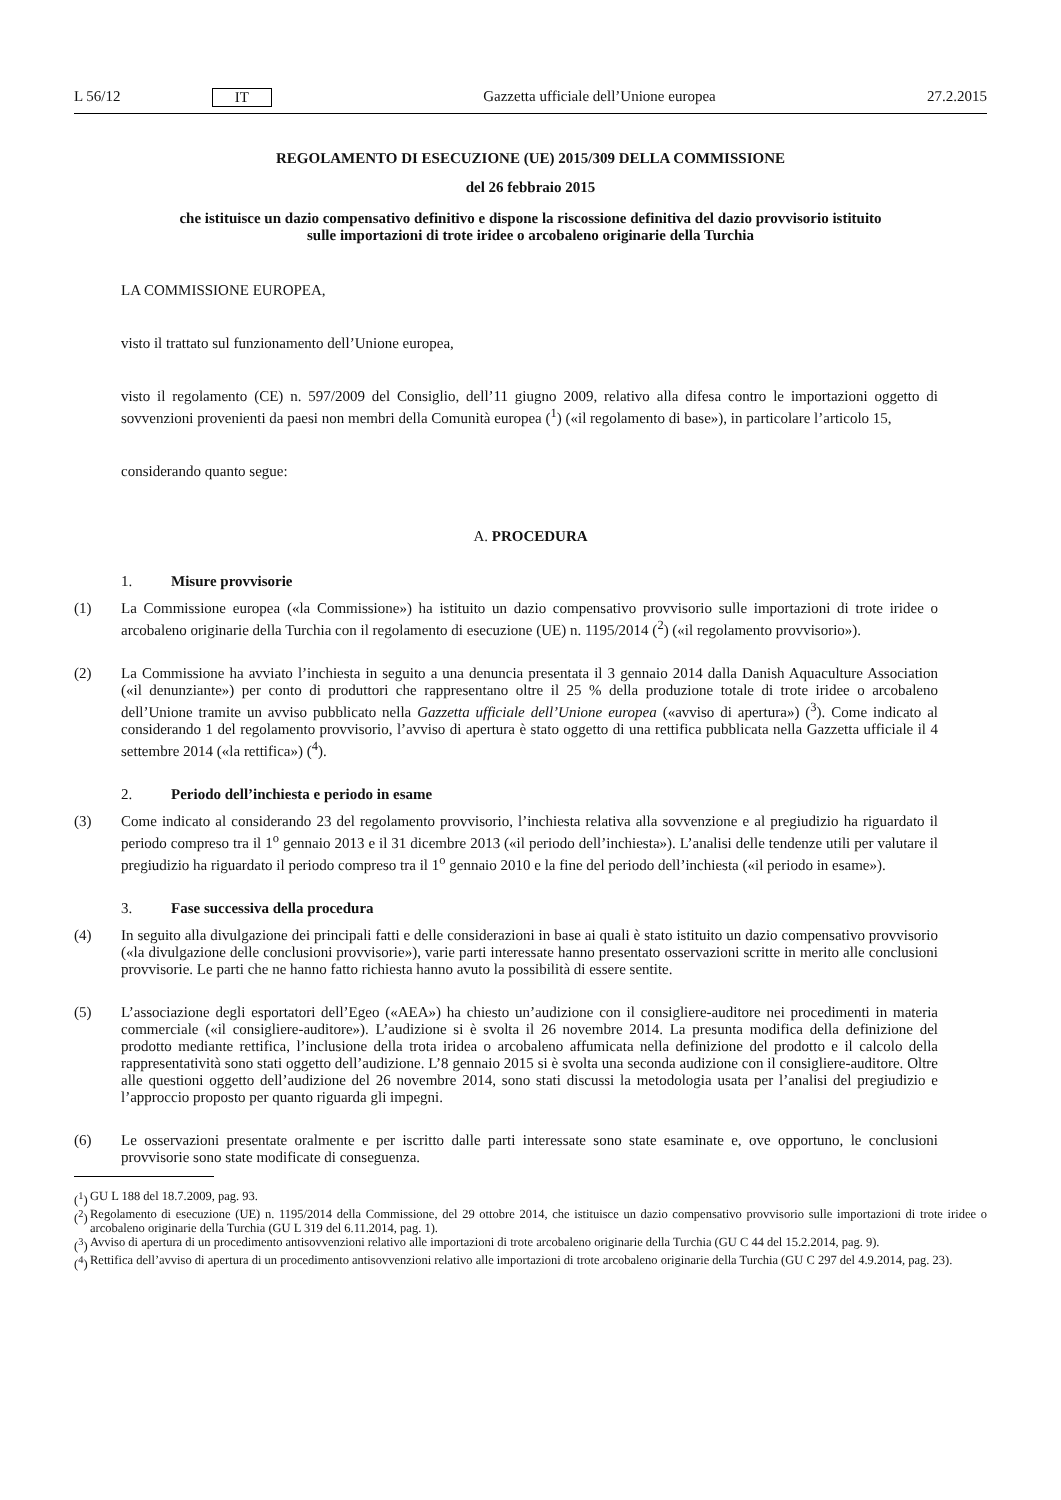L 56/12 IT Gazzetta ufficiale dell’Unione europea 27.2.2015
REGOLAMENTO DI ESECUZIONE (UE) 2015/309 DELLA COMMISSIONE
del 26 febbraio 2015
che istituisce un dazio compensativo definitivo e dispone la riscossione definitiva del dazio provvisorio istituito sulle importazioni di trote iridee o arcobaleno originarie della Turchia
LA COMMISSIONE EUROPEA,
visto il trattato sul funzionamento dell’Unione europea,
visto il regolamento (CE) n. 597/2009 del Consiglio, dell’11 giugno 2009, relativo alla difesa contro le importazioni oggetto di sovvenzioni provenienti da paesi non membri della Comunità europea (<sup>1</sup>) («il regolamento di base»), in particolare l’articolo 15,
considerando quanto segue:
A. PROCEDURA
1. Misure provvisorie
(1) La Commissione europea («la Commissione») ha istituito un dazio compensativo provvisorio sulle importazioni di trote iridee o arcobaleno originarie della Turchia con il regolamento di esecuzione (UE) n. 1195/2014 (<sup>2</sup>) («il regolamento provvisorio»).
(2) La Commissione ha avviato l’inchiesta in seguito a una denuncia presentata il 3 gennaio 2014 dalla Danish Aquaculture Association («il denunziante») per conto di produttori che rappresentano oltre il 25 % della produzione totale di trote iridee o arcobaleno dell’Unione tramite un avviso pubblicato nella Gazzetta ufficiale dell’Unione europea («avviso di apertura») (<sup>3</sup>). Come indicato al considerando 1 del regolamento provvisorio, l’avviso di apertura è stato oggetto di una rettifica pubblicata nella Gazzetta ufficiale il 4 settembre 2014 («la rettifica») (<sup>4</sup>).
2. Periodo dell’inchiesta e periodo in esame
(3) Come indicato al considerando 23 del regolamento provvisorio, l’inchiesta relativa alla sovvenzione e al pregiudizio ha riguardato il periodo compreso tra il 1<sup>o</sup> gennaio 2013 e il 31 dicembre 2013 («il periodo dell’inchiesta»). L’analisi delle tendenze utili per valutare il pregiudizio ha riguardato il periodo compreso tra il 1<sup>o</sup> gennaio 2010 e la fine del periodo dell’inchiesta («il periodo in esame»).
3. Fase successiva della procedura
(4) In seguito alla divulgazione dei principali fatti e delle considerazioni in base ai quali è stato istituito un dazio compensativo provvisorio («la divulgazione delle conclusioni provvisorie»), varie parti interessate hanno presentato osservazioni scritte in merito alle conclusioni provvisorie. Le parti che ne hanno fatto richiesta hanno avuto la possibilità di essere sentite.
(5) L’associazione degli esportatori dell’Egeo («AEA») ha chiesto un’audizione con il consigliere-auditore nei procedimenti in materia commerciale («il consigliere-auditore»). L’audizione si è svolta il 26 novembre 2014. La presunta modifica della definizione del prodotto mediante rettifica, l’inclusione della trota iridea o arcobaleno affumicata nella definizione del prodotto e il calcolo della rappresentatività sono stati oggetto dell’audizione. L’8 gennaio 2015 si è svolta una seconda audizione con il consigliere-auditore. Oltre alle questioni oggetto dell’audizione del 26 novembre 2014, sono stati discussi la metodologia usata per l’analisi del pregiudizio e l’approccio proposto per quanto riguarda gli impegni.
(6) Le osservazioni presentate oralmente e per iscritto dalle parti interessate sono state esaminate e, ove opportuno, le conclusioni provvisorie sono state modificate di conseguenza.
(<sup>1</sup>)
GU L 188 del 18.7.2009, pag. 93.
(<sup>2</sup>)
Regolamento di esecuzione (UE) n. 1195/2014 della Commissione, del 29 ottobre 2014, che istituisce un dazio compensativo provvisorio sulle importazioni di trote iridee o arcobaleno originarie della Turchia (GU L 319 del 6.11.2014, pag. 1).
(<sup>3</sup>)
Avviso di apertura di un procedimento antisovvenzioni relativo alle importazioni di trote arcobaleno originarie della Turchia (GU C 44 del 15.2.2014, pag. 9).
(<sup>4</sup>)
Rettifica dell’avviso di apertura di un procedimento antisovvenzioni relativo alle importazioni di trote arcobaleno originarie della Turchia (GU C 297 del 4.9.2014, pag. 23).